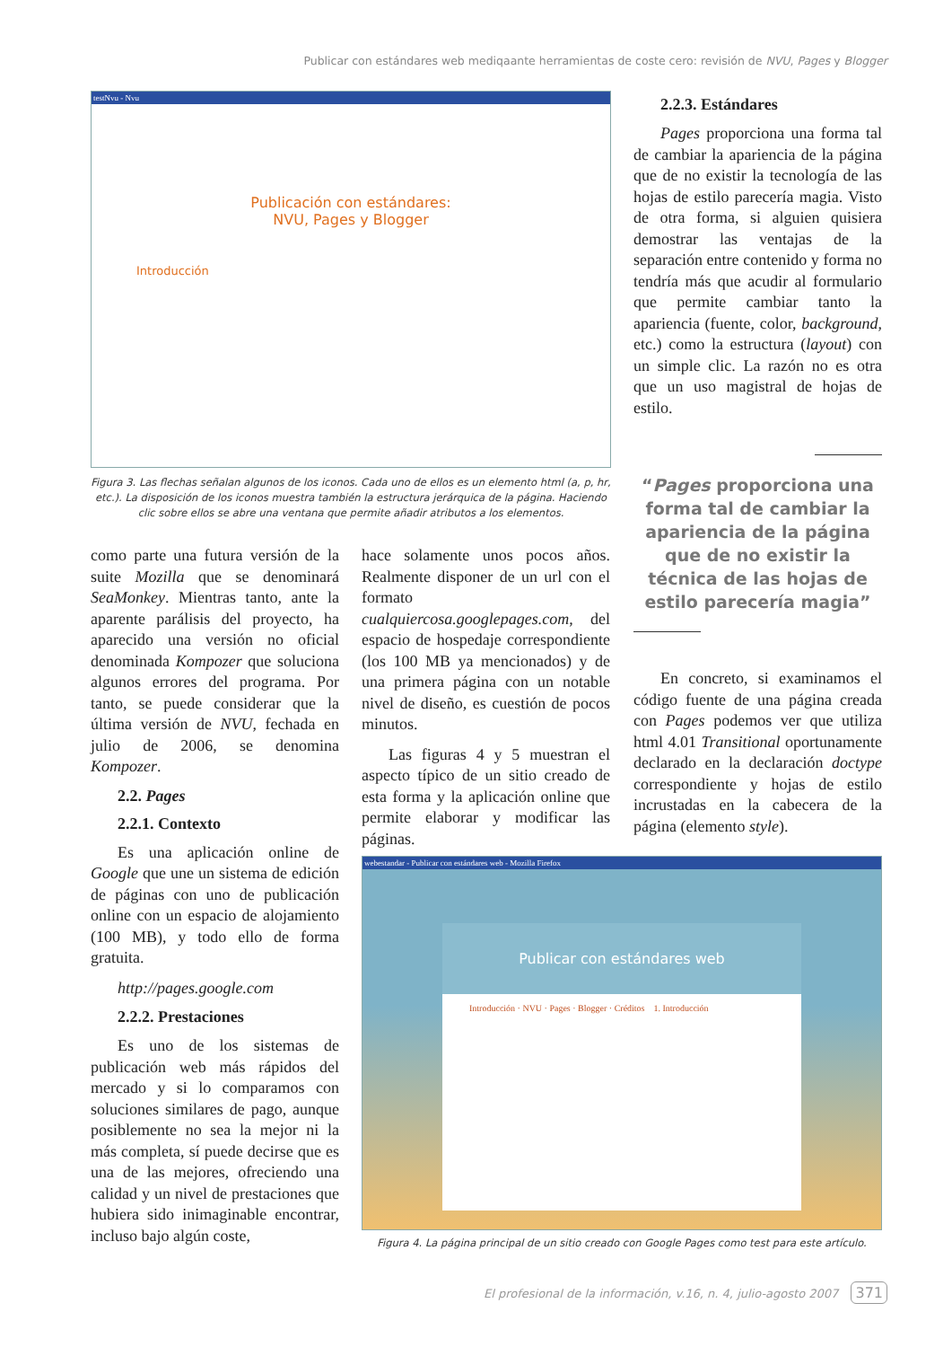Publicar con estándares web mediqaante herramientas de coste cero: revisión de NVU, Pages y Blogger
testNvu - Nvu
Publicación con estándares:
NVU, Pages y Blogger
Introducción
Figura 3. Las flechas señalan algunos de los iconos. Cada uno de ellos es un elemento html (a, p, hr, etc.). La disposición de los iconos muestra también la estructura jerárquica de la página. Haciendo clic sobre ellos se abre una ventana que permite añadir atributos a los elementos.
2.2.3. Estándares
Pages proporciona una forma tal de cambiar la apariencia de la página que de no existir la tecnología de las hojas de estilo parecería magia. Visto de otra forma, si alguien quisiera demostrar las ventajas de la separación entre contenido y forma no tendría más que acudir al formulario que permite cambiar tanto la apariencia (fuente, color, background, etc.) como la estructura (layout) con un simple clic. La razón no es otra que un uso magistral de hojas de estilo.
“Pages proporciona una forma tal de cambiar la apariencia de la página que de no existir la técnica de las hojas de estilo parecería magia”
En concreto, si examinamos el código fuente de una página creada con Pages podemos ver que utiliza html 4.01 Transitional oportunamente declarado en la declaración doctype correspondiente y hojas de estilo incrustadas en la cabecera de la página (elemento style).
como parte una futura versión de la suite Mozilla que se denominará SeaMonkey. Mientras tanto, ante la aparente parálisis del proyecto, ha aparecido una versión no oficial denominada Kompozer que soluciona algunos errores del programa. Por tanto, se puede considerar que la última versión de NVU, fechada en julio de 2006, se denomina Kompozer.
2.2. Pages
2.2.1. Contexto
Es una aplicación online de Google que une un sistema de edición de páginas con uno de publicación online con un espacio de alojamiento (100 MB), y todo ello de forma gratuita.
http://pages.google.com
2.2.2. Prestaciones
Es uno de los sistemas de publicación web más rápidos del mercado y si lo comparamos con soluciones similares de pago, aunque posiblemente no sea la mejor ni la más completa, sí puede decirse que es una de las mejores, ofreciendo una calidad y un nivel de prestaciones que hubiera sido inimaginable encontrar, incluso bajo algún coste,
hace solamente unos pocos años. Realmente disponer de un url con el formato cualquiercosa.googlepages.com, del espacio de hospedaje correspondiente (los 100 MB ya mencionados) y de una primera página con un notable nivel de diseño, es cuestión de pocos minutos.
Las figuras 4 y 5 muestran el aspecto típico de un sitio creado de esta forma y la aplicación online que permite elaborar y modificar las páginas.
webestandar - Publicar con estándares web - Mozilla Firefox
Publicar con estándares web
Introducción · NVU · Pages · Blogger · Créditos 1. Introducción
Figura 4. La página principal de un sitio creado con Google Pages como test para este artículo.
El profesional de la información, v.16, n. 4, julio-agosto 2007 371